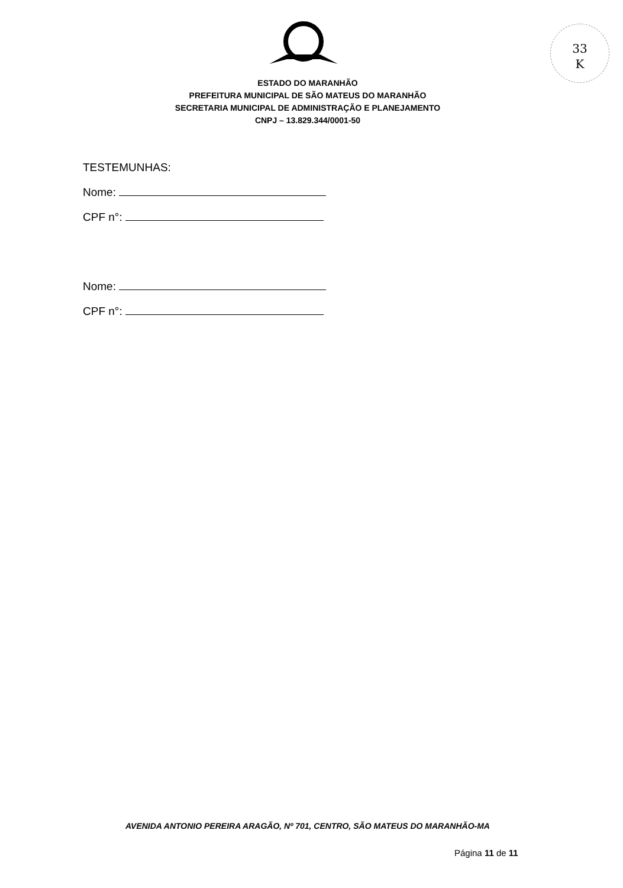33
K
ESTADO DO MARANHÃO
PREFEITURA MUNICIPAL DE SÃO MATEUS DO MARANHÃO
SECRETARIA MUNICIPAL DE ADMINISTRAÇÃO E PLANEJAMENTO
CNPJ – 13.829.344/0001-50
TESTEMUNHAS:
Nome:
CPF n°:
Nome:
CPF n°:
AVENIDA ANTONIO PEREIRA ARAGÃO, Nº 701, CENTRO, SÃO MATEUS DO MARANHÃO-MA
Página 11 de 11